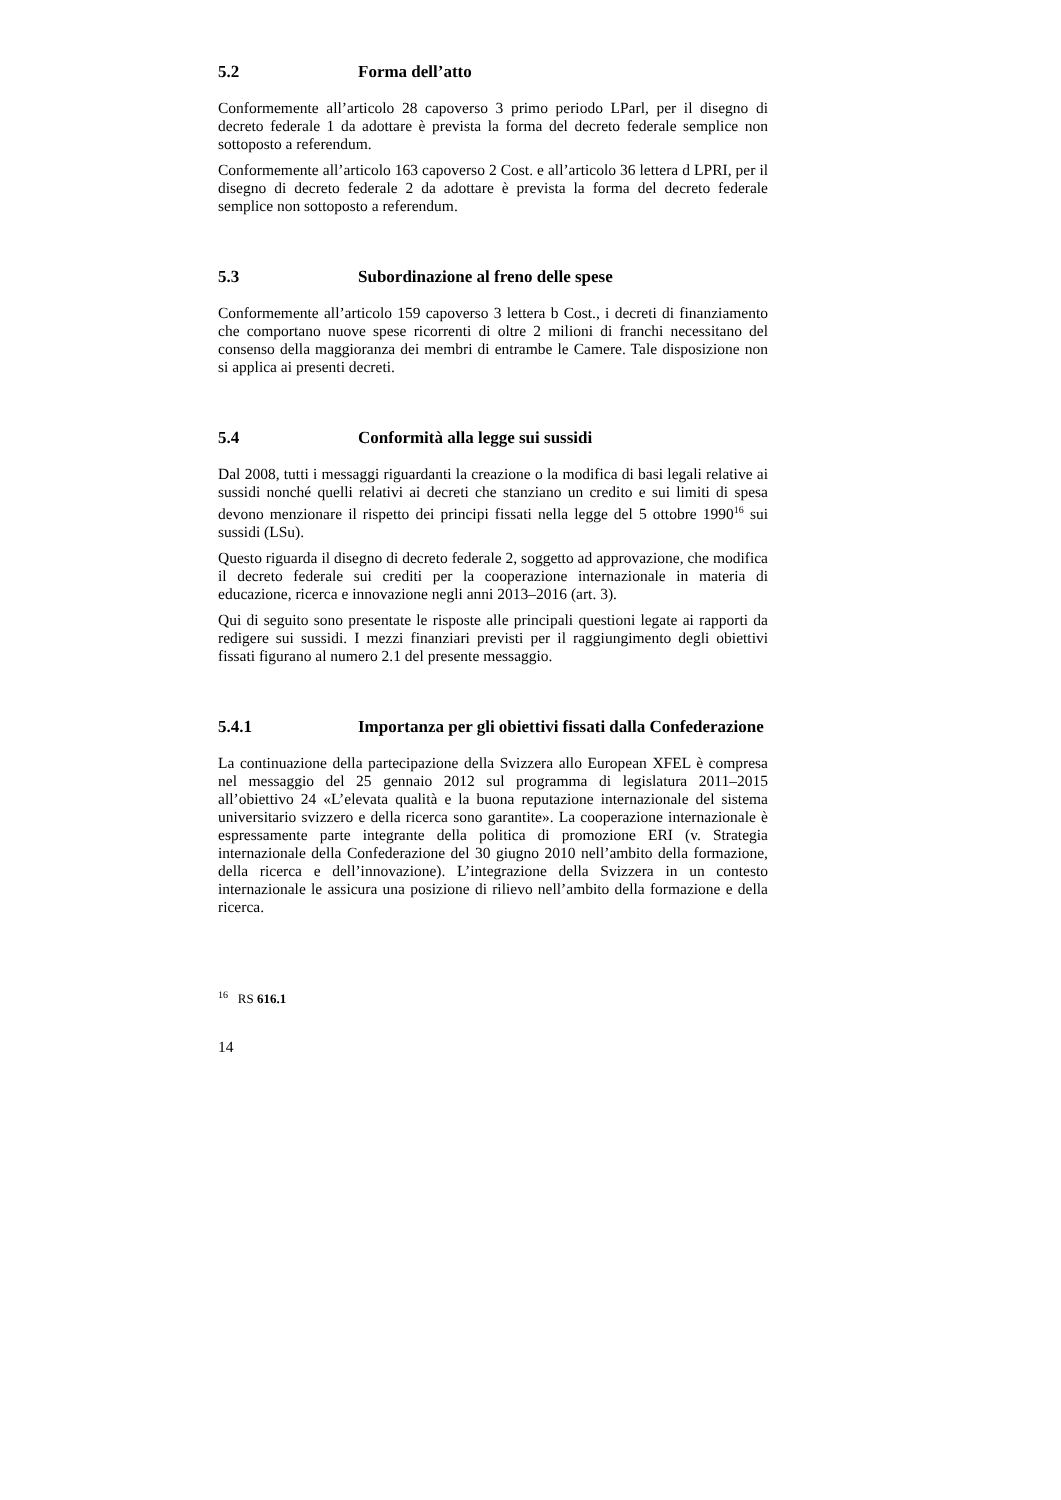5.2 Forma dell’atto
Conformemente all’articolo 28 capoverso 3 primo periodo LParl, per il disegno di decreto federale 1 da adottare è prevista la forma del decreto federale semplice non sottoposto a referendum.
Conformemente all’articolo 163 capoverso 2 Cost. e all’articolo 36 lettera d LPRI, per il disegno di decreto federale 2 da adottare è prevista la forma del decreto federale semplice non sottoposto a referendum.
5.3 Subordinazione al freno delle spese
Conformemente all’articolo 159 capoverso 3 lettera b Cost., i decreti di finanziamento che comportano nuove spese ricorrenti di oltre 2 milioni di franchi necessitano del consenso della maggioranza dei membri di entrambe le Camere. Tale disposizione non si applica ai presenti decreti.
5.4 Conformità alla legge sui sussidi
Dal 2008, tutti i messaggi riguardanti la creazione o la modifica di basi legali relative ai sussidi nonché quelli relativi ai decreti che stanziano un credito e sui limiti di spesa devono menzionare il rispetto dei principi fissati nella legge del 5 ottobre 1990<sup>16</sup> sui sussidi (LSu).
Questo riguarda il disegno di decreto federale 2, soggetto ad approvazione, che modifica il decreto federale sui crediti per la cooperazione internazionale in materia di educazione, ricerca e innovazione negli anni 2013–2016 (art. 3).
Qui di seguito sono presentate le risposte alle principali questioni legate ai rapporti da redigere sui sussidi. I mezzi finanziari previsti per il raggiungimento degli obiettivi fissati figurano al numero 2.1 del presente messaggio.
5.4.1 Importanza per gli obiettivi fissati dalla Confederazione
La continuazione della partecipazione della Svizzera allo European XFEL è compresa nel messaggio del 25 gennaio 2012 sul programma di legislatura 2011–2015 all’obiettivo 24 «L’elevata qualità e la buona reputazione internazionale del sistema universitario svizzero e della ricerca sono garantite». La cooperazione internazionale è espressamente parte integrante della politica di promozione ERI (v. Strategia internazionale della Confederazione del 30 giugno 2010 nell’ambito della formazione, della ricerca e dell’innovazione). L’integrazione della Svizzera in un contesto internazionale le assicura una posizione di rilievo nell’ambito della formazione e della ricerca.
<sup>16</sup> RS 616.1
14